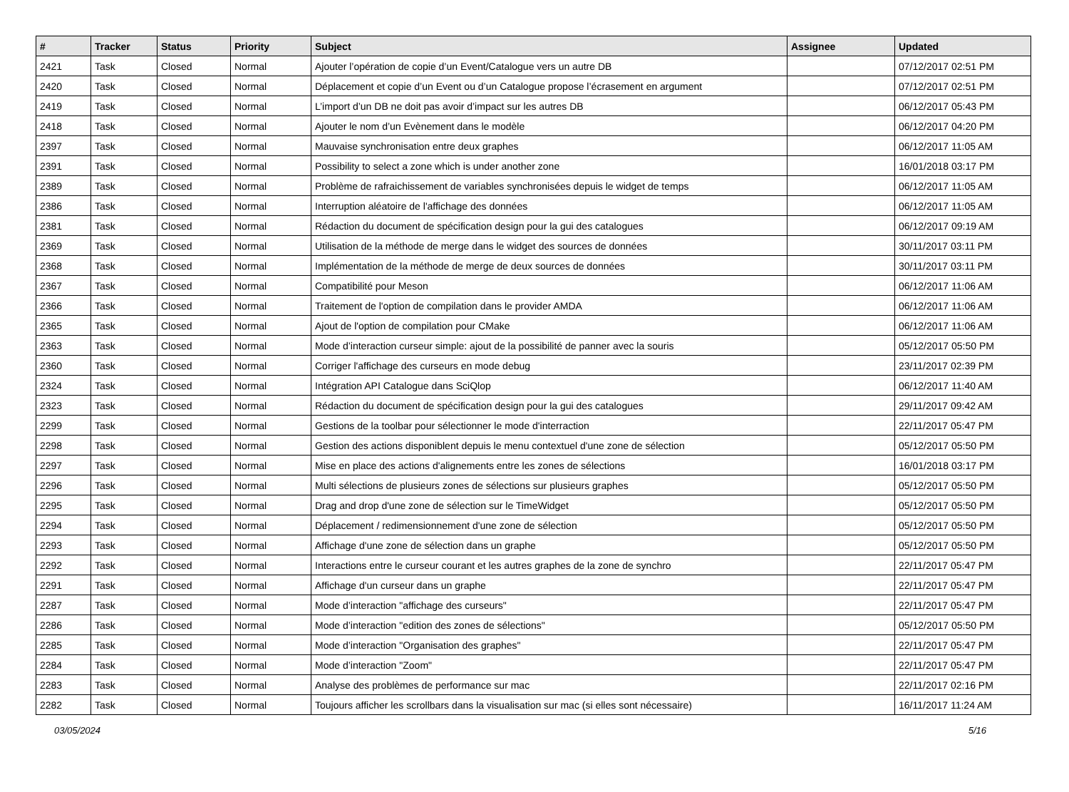| # | Tracker | Status | Priority | Subject | Assignee | Updated |
| --- | --- | --- | --- | --- | --- | --- |
| 2421 | Task | Closed | Normal | Ajouter l’opération de copie d’un Event/Catalogue vers un autre DB | | 07/12/2017 02:51 PM |
| 2420 | Task | Closed | Normal | Déplacement et copie d’un Event ou d’un Catalogue propose l’écrasement en argument | | 07/12/2017 02:51 PM |
| 2419 | Task | Closed | Normal | L’import d’un DB ne doit pas avoir d’impact sur les autres DB | | 06/12/2017 05:43 PM |
| 2418 | Task | Closed | Normal | Ajouter le nom d’un Evènement dans le modèle | | 06/12/2017 04:20 PM |
| 2397 | Task | Closed | Normal | Mauvaise synchronisation entre deux graphes | | 06/12/2017 11:05 AM |
| 2391 | Task | Closed | Normal | Possibility to select a zone which is under another zone | | 16/01/2018 03:17 PM |
| 2389 | Task | Closed | Normal | Problème de rafraichissement de variables synchronisées depuis le widget de temps | | 06/12/2017 11:05 AM |
| 2386 | Task | Closed | Normal | Interruption aléatoire de l'affichage des données | | 06/12/2017 11:05 AM |
| 2381 | Task | Closed | Normal | Rédaction du document de spécification design pour la gui des catalogues | | 06/12/2017 09:19 AM |
| 2369 | Task | Closed | Normal | Utilisation de la méthode de merge dans le widget des sources de données | | 30/11/2017 03:11 PM |
| 2368 | Task | Closed | Normal | Implémentation de la méthode de merge de deux sources de données | | 30/11/2017 03:11 PM |
| 2367 | Task | Closed | Normal | Compatibilité pour Meson | | 06/12/2017 11:06 AM |
| 2366 | Task | Closed | Normal | Traitement de l'option de compilation dans le provider AMDA | | 06/12/2017 11:06 AM |
| 2365 | Task | Closed | Normal | Ajout de l'option de compilation pour CMake | | 06/12/2017 11:06 AM |
| 2363 | Task | Closed | Normal | Mode d’interaction curseur simple: ajout de la possibilité de panner avec la souris | | 05/12/2017 05:50 PM |
| 2360 | Task | Closed | Normal | Corriger l'affichage des curseurs en mode debug | | 23/11/2017 02:39 PM |
| 2324 | Task | Closed | Normal | Intégration API Catalogue dans SciQlop | | 06/12/2017 11:40 AM |
| 2323 | Task | Closed | Normal | Rédaction du document de spécification design pour la gui des catalogues | | 29/11/2017 09:42 AM |
| 2299 | Task | Closed | Normal | Gestions de la toolbar pour sélectionner le mode d'interraction | | 22/11/2017 05:47 PM |
| 2298 | Task | Closed | Normal | Gestion des actions disponiblent depuis le menu contextuel d'une zone de sélection | | 05/12/2017 05:50 PM |
| 2297 | Task | Closed | Normal | Mise en place des actions d'alignements entre les zones de sélections | | 16/01/2018 03:17 PM |
| 2296 | Task | Closed | Normal | Multi sélections de plusieurs zones de sélections sur plusieurs graphes | | 05/12/2017 05:50 PM |
| 2295 | Task | Closed | Normal | Drag and drop d'une zone de sélection sur le TimeWidget | | 05/12/2017 05:50 PM |
| 2294 | Task | Closed | Normal | Déplacement / redimensionnement d'une zone de sélection | | 05/12/2017 05:50 PM |
| 2293 | Task | Closed | Normal | Affichage d'une zone de sélection dans un graphe | | 05/12/2017 05:50 PM |
| 2292 | Task | Closed | Normal | Interactions entre le curseur courant et les autres graphes de la zone de synchro | | 22/11/2017 05:47 PM |
| 2291 | Task | Closed | Normal | Affichage d'un curseur dans un graphe | | 22/11/2017 05:47 PM |
| 2287 | Task | Closed | Normal | Mode d’interaction "affichage des curseurs" | | 22/11/2017 05:47 PM |
| 2286 | Task | Closed | Normal | Mode d’interaction "edition des zones de sélections" | | 05/12/2017 05:50 PM |
| 2285 | Task | Closed | Normal | Mode d’interaction "Organisation des graphes" | | 22/11/2017 05:47 PM |
| 2284 | Task | Closed | Normal | Mode d’interaction "Zoom" | | 22/11/2017 05:47 PM |
| 2283 | Task | Closed | Normal | Analyse des problèmes de performance sur mac | | 22/11/2017 02:16 PM |
| 2282 | Task | Closed | Normal | Toujours afficher les scrollbars dans la visualisation sur mac (si elles sont nécessaire) | | 16/11/2017 11:24 AM |
03/05/2024 5/16